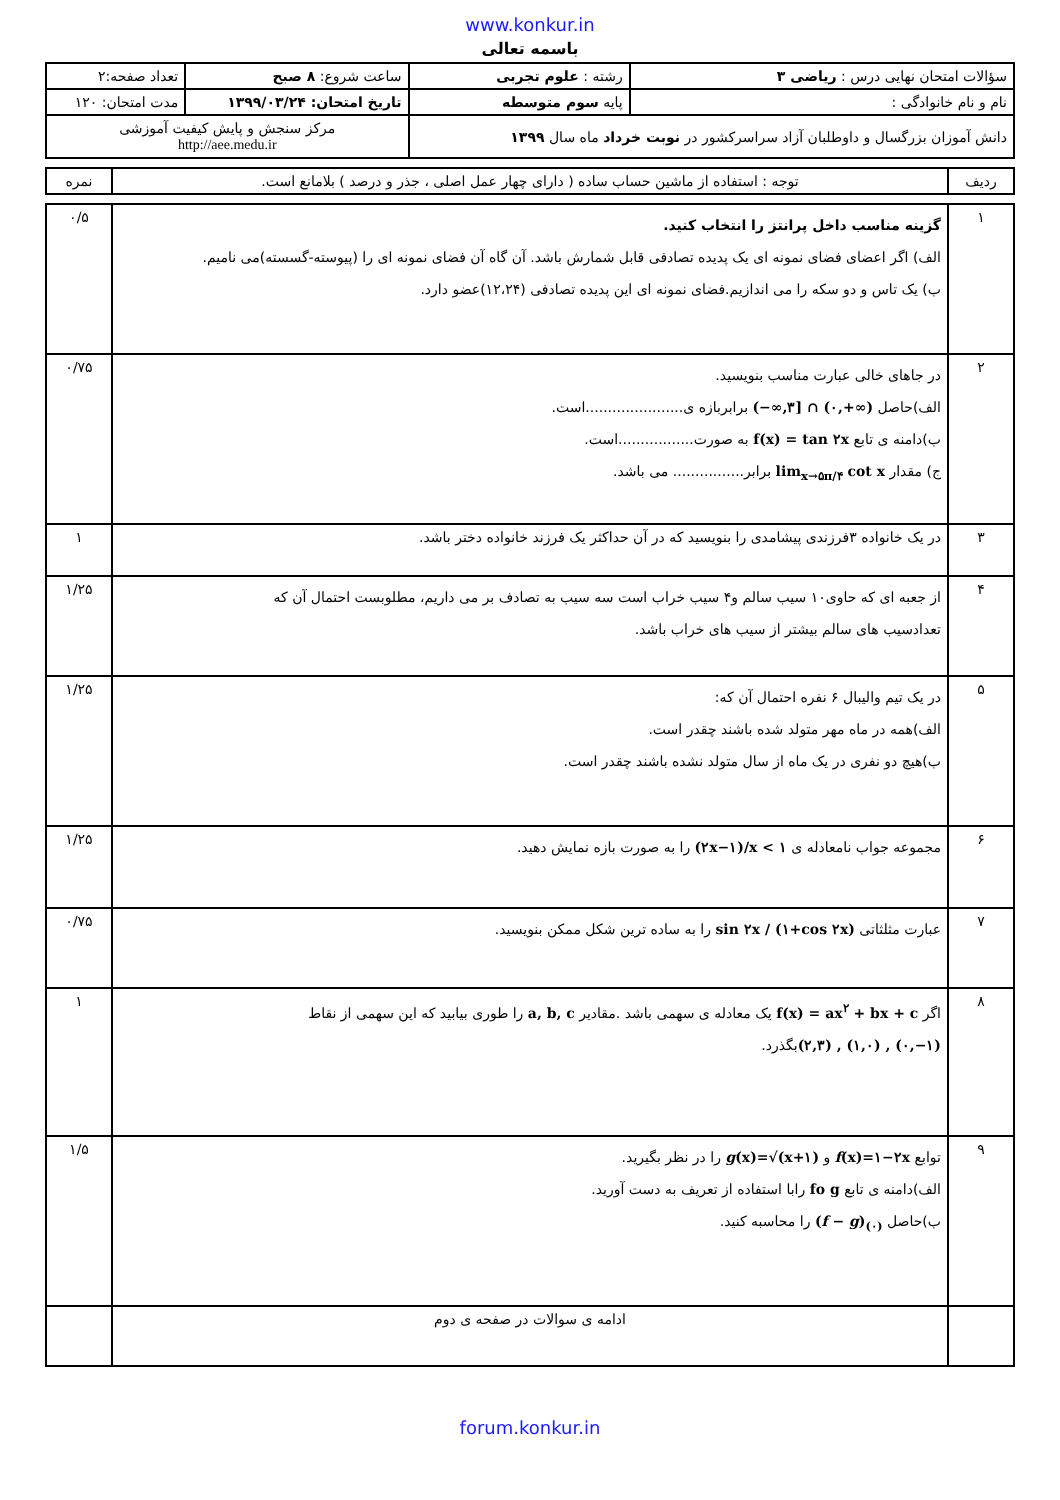www.konkur.in
باسمه تعالی
| سؤالات امتحان نهایی درس : ریاضی ۳ | رشته : علوم تجربی | ساعت شروع: ۸ صبح | تعداد صفحه:۲ |
| نام و نام خانوادگی : | پایه سوم متوسطه | تاریخ امتحان: ۱۳۹۹/۰۳/۲۴ | مدت امتحان: ۱۲۰ |
| دانش آموزان بزرگسال و داوطلبان آزاد سراسرکشور در نوبت خرداد ماه سال ۱۳۹۹ | | مرکز سنجش و پایش کیفیت آموزشی http://aee.medu.ir | |
| ردیف | توجه : استفاده از ماشین حساب ساده ( دارای چهار عمل اصلی ، جذر و درصد ) بلامانع است. | نمره |
| ۱ | گزینه مناسب داخل پرانتز را انتخاب کنید. الف) اگر اعضای فضای نمونه ای یک پدیده تصادفی قابل شمارش باشد. آن گاه آن فضای نمونه ای را (پیوسته-گسسته)می نامیم. ب) یک تاس و دو سکه را می اندازیم.فضای نمونه ای این پدیده تصادفی (۱۲،۲۴)عضو دارد. | ۰/۵ |
| ۲ | در جاهای خالی عبارت مناسب بنویسید. الف)حاصل (−∞,۳] ∩ (۰,+∞) برابربازه ی......................است. ب)دامنه ی تابع f(x) = tan ۲x به صورت.................است. ج) مقدار lim<sub>x→۵π/۴</sub> cot x برابر................ می باشد. | ۰/۷۵ |
| ۳ | در یک خانواده ۳فرزندی پیشامدی را بنویسید که در آن حداکثر یک فرزند خانواده دختر باشد. | ۱ |
| ۴ | از جعبه ای که حاوی۱۰ سیب سالم و۴ سیب خراب است سه سیب به تصادف بر می داریم، مطلوبست احتمال آن که تعدادسیب های سالم بیشتر از سیب های خراب باشد. | ۱/۲۵ |
| ۵ | در یک تیم والیبال ۶ نفره احتمال آن که: الف)همه در ماه مهر متولد شده باشند چقدر است. ب)هیچ دو نفری در یک ماه از سال متولد نشده باشند چقدر است. | ۱/۲۵ |
| ۶ | مجموعه جواب نامعادله ی (۲x−۱)/x < ۱ را به صورت بازه نمایش دهید. | ۱/۲۵ |
| ۷ | عبارت مثلثاتی sin ۲x / (۱+cos ۲x) را به ساده ترین شکل ممکن بنویسید. | ۰/۷۵ |
| ۸ | اگر f(x) = ax<sup>۲</sup> + bx + c یک معادله ی سهمی باشد .مقادیر a, b, c را طوری بیابید که این سهمی از نقاط (۲,۳) , (۱,۰) , (۰,−۱) بگذرد. | ۱ |
| ۹ | توابع f (x)=۱−۲x و g (x)=√(x+۱) را در نظر بگیرید. الف)دامنه ی تابع fo g رابا استفاده از تعریف به دست آورید. ب)حاصل ( f − g )<sub>(۰)</sub> را محاسبه کنید. | ۱/۵ |
| | ادامه ی سوالات در صفحه ی دوم | |
forum.konkur.in